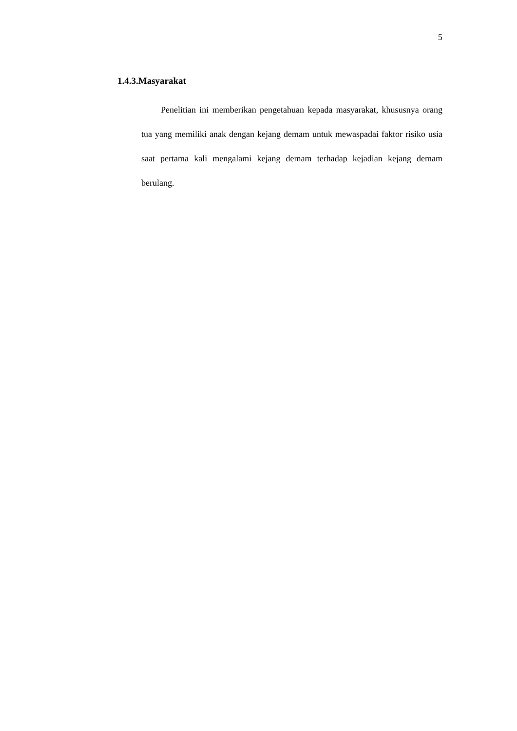5
1.4.3.Masyarakat
Penelitian ini memberikan pengetahuan kepada masyarakat, khususnya orang tua yang memiliki anak dengan kejang demam untuk mewaspadai faktor risiko usia saat pertama kali mengalami kejang demam terhadap kejadian kejang demam berulang.